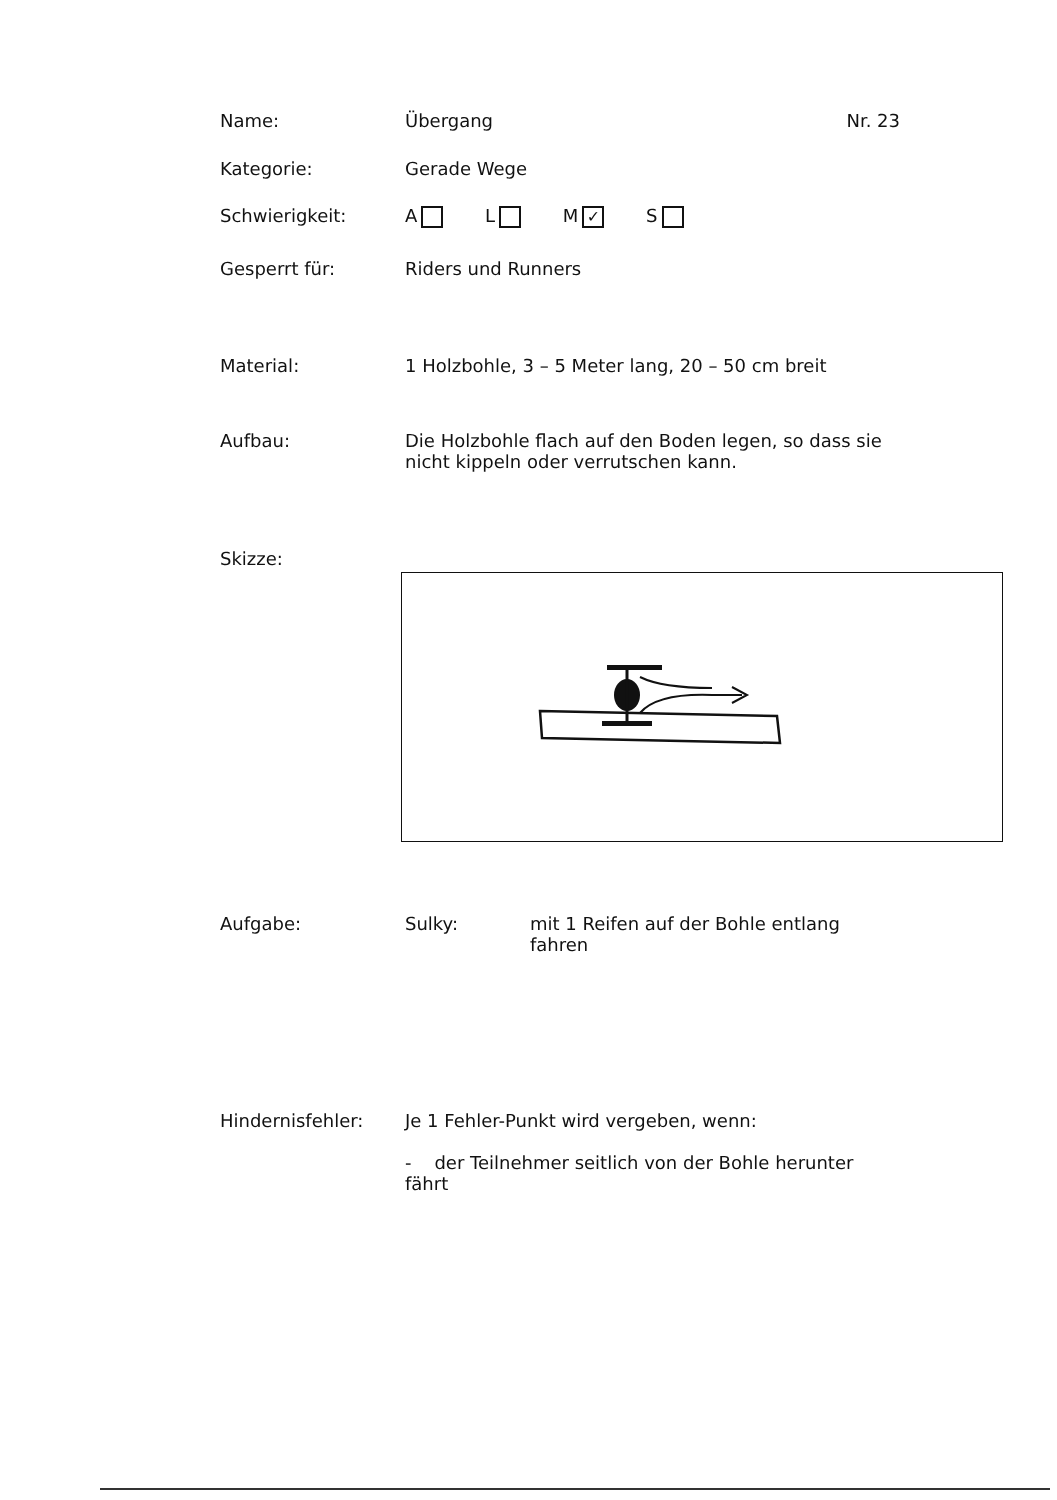Name: Übergang Nr. 23
Kategorie: Gerade Wege
Schwierigkeit: A L M ✓ S
Gesperrt für: Riders und Runners
Material: 1 Holzbohle, 3 – 5 Meter lang, 20 – 50 cm breit
Aufbau: Die Holzbohle flach auf den Boden legen, so dass sie nicht kippeln oder verrutschen kann.
Skizze:
Aufgabe: Sulky: mit 1 Reifen auf der Bohle entlang fahren
Hindernisfehler: Je 1 Fehler-Punkt wird vergeben, wenn:
- der Teilnehmer seitlich von der Bohle herunter fährt